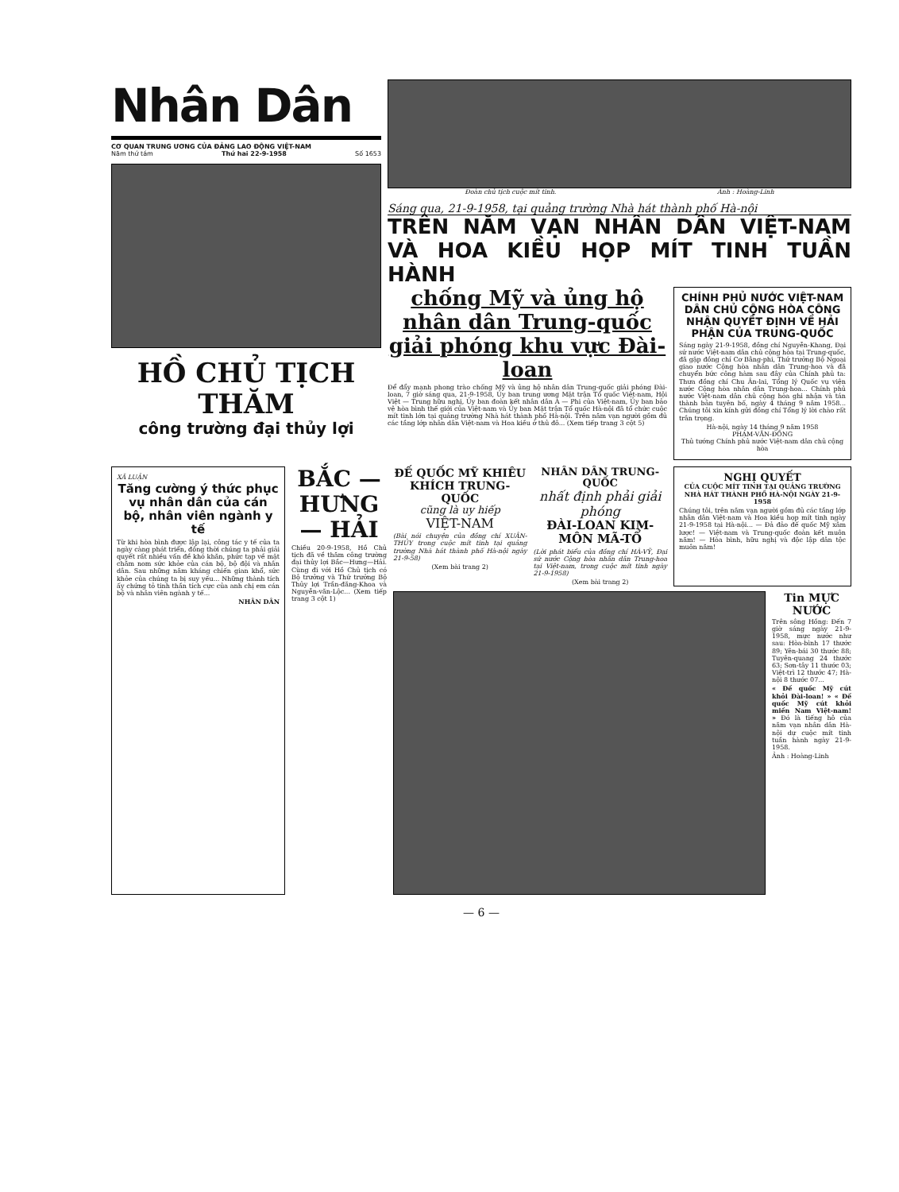Nhân Dân
CƠ QUAN TRUNG ƯƠNG CỦA ĐẢNG LAO ĐỘNG VIỆT-NAM
Năm thứ tám Thứ hai 22-9-1958 Số 1653
HỒ CHỦ TỊCH THĂM
công trường đại thủy lợi
Đoàn chủ tịch cuộc mít tinh. Ảnh : Hoàng-Linh
Sáng qua, 21-9-1958, tại quảng trường Nhà hát thành phố Hà-nội
TRÊN NĂM VẠN NHÂN DÂN VIỆT-NAM VÀ HOA KIỀU HỌP MÍT TINH TUẦN HÀNH
chống Mỹ và ủng hộ nhân dân Trung-quốc giải phóng khu vực Đài-loan
Để đẩy mạnh phong trào chống Mỹ và ủng hộ nhân dân Trung-quốc giải phóng Đài-loan, 7 giờ sáng qua, 21-9-1958, Ủy ban trung ương Mặt trận Tổ quốc Việt-nam, Hội Việt — Trung hữu nghị, Ủy ban đoàn kết nhân dân Á — Phi của Việt-nam, Ủy ban bảo vệ hòa bình thế giới của Việt-nam và Ủy ban Mặt trận Tổ quốc Hà-nội đã tổ chức cuộc mít tinh lớn tại quảng trường Nhà hát thành phố Hà-nội. Trên năm vạn người gồm đủ các tầng lớp nhân dân Việt-nam và Hoa kiều ở thủ đô... (Xem tiếp trang 3 cột 5)
CHÍNH PHỦ NƯỚC VIỆT-NAM DÂN CHỦ CỘNG HÒA CÔNG NHẬN QUYẾT ĐỊNH VỀ HẢI PHẬN CỦA TRUNG-QUỐC
Sáng ngày 21-9-1958, đồng chí Nguyễn-Khang, Đại sứ nước Việt-nam dân chủ cộng hòa tại Trung-quốc, đã gặp đồng chí Cơ Bằng-phi, Thứ trưởng Bộ Ngoại giao nước Cộng hòa nhân dân Trung-hoa và đã chuyển bức công hàm sau đây của Chính phủ ta: Thưa đồng chí Chu Ân-lai, Tổng lý Quốc vụ viện nước Cộng hòa nhân dân Trung-hoa... Chính phủ nước Việt-nam dân chủ cộng hòa ghi nhận và tán thành bản tuyên bố, ngày 4 tháng 9 năm 1958... Chúng tôi xin kính gửi đồng chí Tổng lý lời chào rất trân trọng.
Hà-nội, ngày 14 tháng 9 năm 1958
PHẠM-VĂN-ĐỒNG
Thủ tướng Chính phủ nước Việt-nam dân chủ cộng hòa
XÃ LUẬN
Tăng cường ý thức phục vụ nhân dân của cán bộ, nhân viên ngành y tế
Từ khi hòa bình được lập lại, công tác y tế của ta ngày càng phát triển, đồng thời chúng ta phải giải quyết rất nhiều vấn đề khó khăn, phức tạp về mặt chăm nom sức khỏe của cán bộ, bộ đội và nhân dân. Sau những năm kháng chiến gian khổ, sức khỏe của chúng ta bị suy yếu... Những thành tích ấy chứng tỏ tinh thần tích cực của anh chị em cán bộ và nhân viên ngành y tế...
NHÂN DÂN
BẮC — HƯNG — HẢI
Chiều 20-9-1958, Hồ Chủ tịch đã về thăm công trường đại thủy lợi Bắc—Hưng—Hải. Cùng đi với Hồ Chủ tịch có Bộ trưởng và Thứ trưởng Bộ Thủy lợi Trần-đăng-Khoa và Nguyễn-văn-Lộc... (Xem tiếp trang 3 cột 1)
ĐẾ QUỐC MỸ KHIÊU KHÍCH TRUNG-QUỐC
cũng là uy hiếp
VIỆT-NAM
(Bài nói chuyện của đồng chí XUÂN-THỦY trong cuộc mít tinh tại quảng trường Nhà hát thành phố Hà-nội ngày 21-9-58)
(Xem bài trang 2)
NHÂN DÂN TRUNG-QUỐC
nhất định phải giải phóng
ĐÀI-LOAN KIM-MÔN MÃ-TỔ
(Lời phát biểu của đồng chí HÀ-VỸ, Đại sứ nước Cộng hòa nhân dân Trung-hoa tại Việt-nam, trong cuộc mít tinh ngày 21-9-1958)
(Xem bài trang 2)
NGHỊ QUYẾT
CỦA CUỘC MÍT TINH TẠI QUẢNG TRƯỜNG NHÀ HÁT THÀNH PHỐ HÀ-NỘI NGÀY 21-9-1958
Chúng tôi, trên năm vạn người gồm đủ các tầng lớp nhân dân Việt-nam và Hoa kiều họp mít tinh ngày 21-9-1958 tại Hà-nội... — Đả đảo đế quốc Mỹ xâm lược! — Việt-nam và Trung-quốc đoàn kết muôn năm! — Hòa bình, hữu nghị và độc lập dân tộc muôn năm!
Tin MỰC NƯỚC
Trên sông Hồng: Đến 7 giờ sáng ngày 21-9-1958, mực nước như sau: Hòa-bình 17 thước 89; Yên-bái 30 thước 88; Tuyên-quang 24 thước 63; Sơn-tây 11 thước 03; Việt-trì 12 thước 47; Hà-nội 8 thước 07...
« Đế quốc Mỹ cút khỏi Đài-loan! » « Đế quốc Mỹ cút khỏi miền Nam Việt-nam! » Đó là tiếng hô của năm vạn nhân dân Hà-nội dự cuộc mít tinh tuần hành ngày 21-9-1958.
Ảnh : Hoàng-Linh
— 6 —